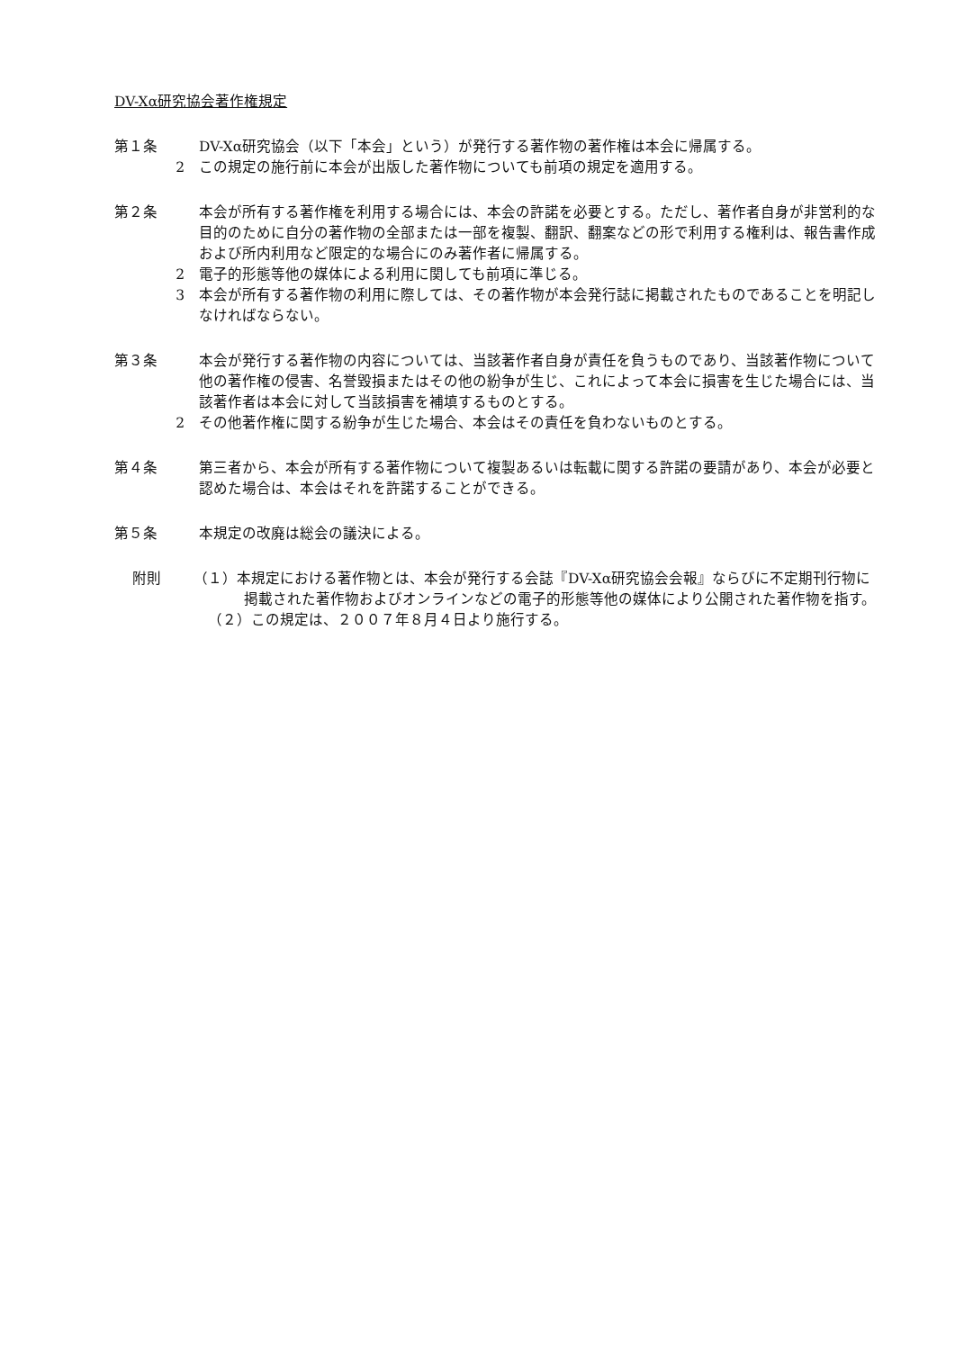DV-Xα研究協会著作権規定
第１条 DV-Xα研究協会（以下「本会」という）が発行する著作物の著作権は本会に帰属する。
2 この規定の施行前に本会が出版した著作物についても前項の規定を適用する。
第２条 本会が所有する著作権を利用する場合には、本会の許諾を必要とする。ただし、著作者自身が非営利的な目的のために自分の著作物の全部または一部を複製、翻訳、翻案などの形で利用する権利は、報告書作成および所内利用など限定的な場合にのみ著作者に帰属する。
2 電子的形態等他の媒体による利用に関しても前項に準じる。
3 本会が所有する著作物の利用に際しては、その著作物が本会発行誌に掲載されたものであることを明記しなければならない。
第３条 本会が発行する著作物の内容については、当該著作者自身が責任を負うものであり、当該著作物について他の著作権の侵害、名誉毀損またはその他の紛争が生じ、これによって本会に損害を生じた場合には、当該著作者は本会に対して当該損害を補填するものとする。
2 その他著作権に関する紛争が生じた場合、本会はその責任を負わないものとする。
第４条 第三者から、本会が所有する著作物について複製あるいは転載に関する許諾の要請があり、本会が必要と認めた場合は、本会はそれを許諾することができる。
第５条 本規定の改廃は総会の議決による。
附則 （１）本規定における著作物とは、本会が発行する会誌『DV-Xα研究協会会報』ならびに不定期刊行物に掲載された著作物およびオンラインなどの電子的形態等他の媒体により公開された著作物を指す。
（２）この規定は、２００７年８月４日より施行する。